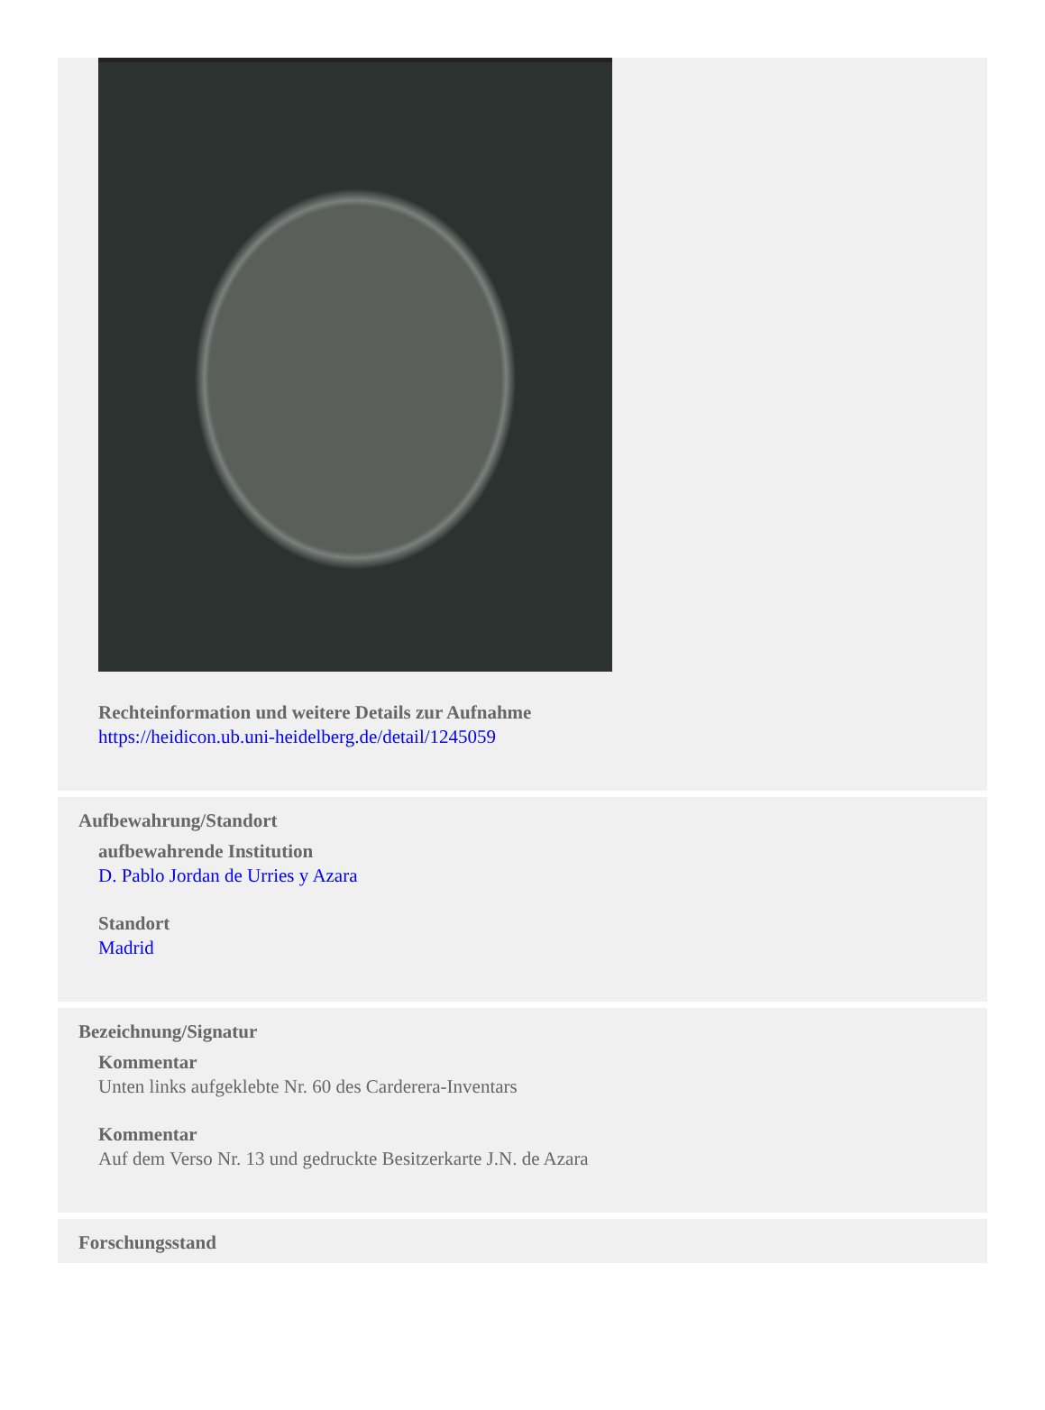Rechteinformation und weitere Details zur Aufnahme
https://heidicon.ub.uni-heidelberg.de/detail/1245059
Aufbewahrung/Standort
aufbewahrende Institution
D. Pablo Jordan de Urries y Azara
Standort
Madrid
Bezeichnung/Signatur
Kommentar
Unten links aufgeklebte Nr. 60 des Carderera-Inventars
Kommentar
Auf dem Verso Nr. 13 und gedruckte Besitzerkarte J.N. de Azara
Forschungsstand